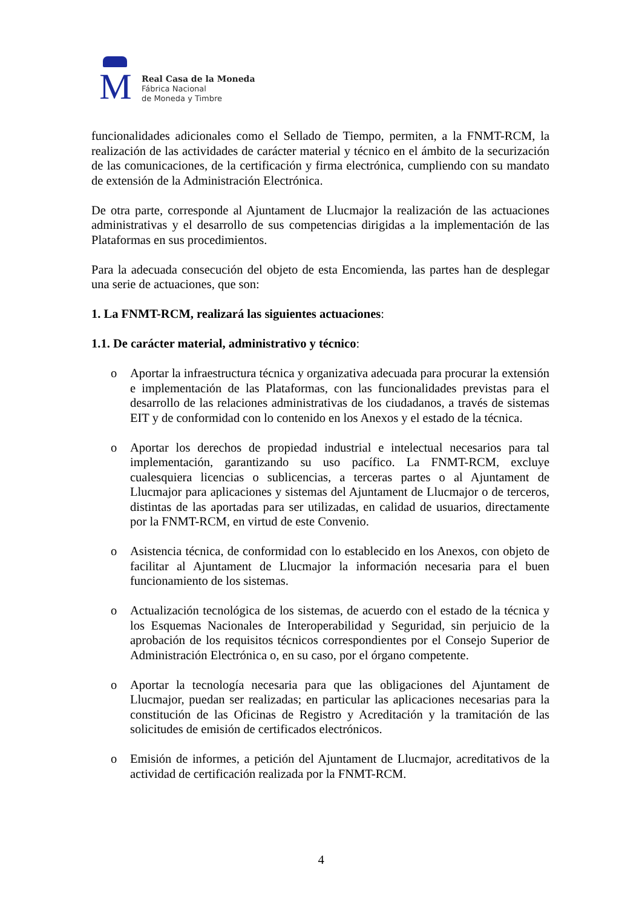M
Real Casa de la Moneda
Fábrica Nacional
de Moneda y Timbre
funcionalidades adicionales como el Sellado de Tiempo, permiten, a la FNMT-RCM, la realización de las actividades de carácter material y técnico en el ámbito de la securización de las comunicaciones, de la certificación y firma electrónica, cumpliendo con su mandato de extensión de la Administración Electrónica.
De otra parte, corresponde al Ajuntament de Llucmajor la realización de las actuaciones administrativas y el desarrollo de sus competencias dirigidas a la implementación de las Plataformas en sus procedimientos.
Para la adecuada consecución del objeto de esta Encomienda, las partes han de desplegar una serie de actuaciones, que son:
1. La FNMT-RCM, realizará las siguientes actuaciones:
1.1. De carácter material, administrativo y técnico:
o Aportar la infraestructura técnica y organizativa adecuada para procurar la extensión e implementación de las Plataformas, con las funcionalidades previstas para el desarrollo de las relaciones administrativas de los ciudadanos, a través de sistemas EIT y de conformidad con lo contenido en los Anexos y el estado de la técnica.
o Aportar los derechos de propiedad industrial e intelectual necesarios para tal implementación, garantizando su uso pacífico. La FNMT-RCM, excluye cualesquiera licencias o sublicencias, a terceras partes o al Ajuntament de Llucmajor para aplicaciones y sistemas del Ajuntament de Llucmajor o de terceros, distintas de las aportadas para ser utilizadas, en calidad de usuarios, directamente por la FNMT-RCM, en virtud de este Convenio.
o Asistencia técnica, de conformidad con lo establecido en los Anexos, con objeto de facilitar al Ajuntament de Llucmajor la información necesaria para el buen funcionamiento de los sistemas.
o Actualización tecnológica de los sistemas, de acuerdo con el estado de la técnica y los Esquemas Nacionales de Interoperabilidad y Seguridad, sin perjuicio de la aprobación de los requisitos técnicos correspondientes por el Consejo Superior de Administración Electrónica o, en su caso, por el órgano competente.
o Aportar la tecnología necesaria para que las obligaciones del Ajuntament de Llucmajor, puedan ser realizadas; en particular las aplicaciones necesarias para la constitución de las Oficinas de Registro y Acreditación y la tramitación de las solicitudes de emisión de certificados electrónicos.
o Emisión de informes, a petición del Ajuntament de Llucmajor, acreditativos de la actividad de certificación realizada por la FNMT-RCM.
4